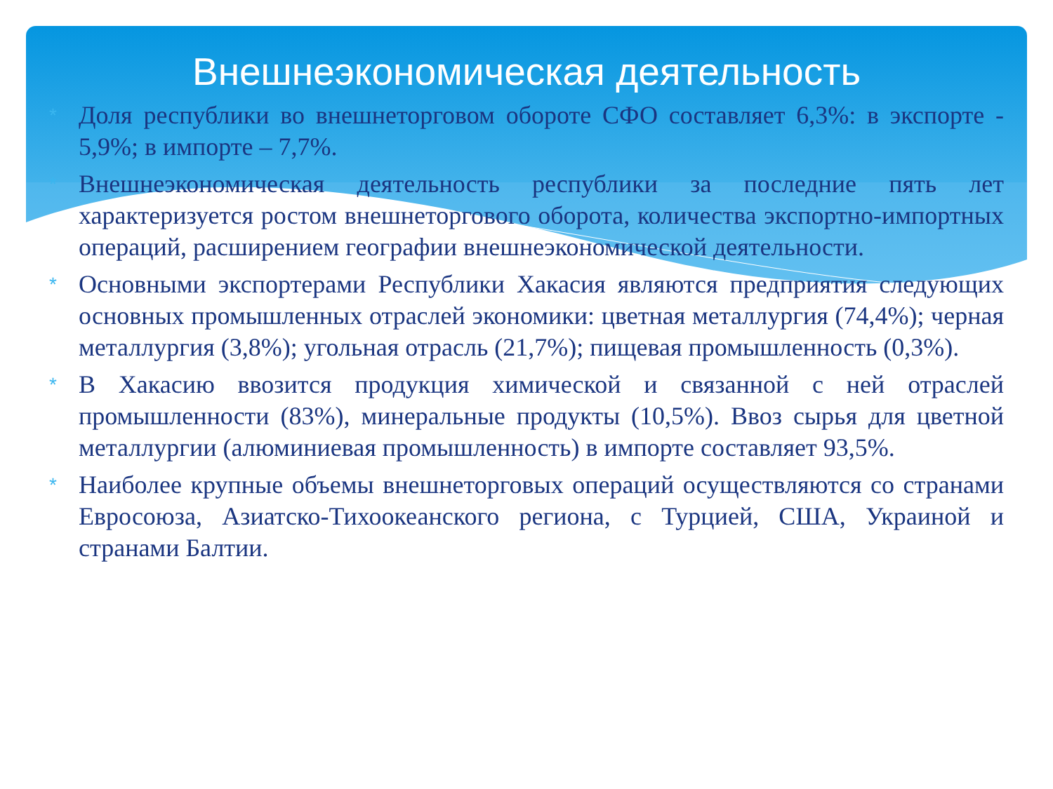Внешнеэкономическая деятельность
* Доля республики во внешнеторговом обороте СФО составляет 6,3%: в экспорте - 5,9%; в импорте – 7,7%.
* Внешнеэкономическая деятельность республики за последние пять лет характеризуется ростом внешнеторгового оборота, количества экспортно-импортных операций, расширением географии внешнеэкономической деятельности.
* Основными экспортерами Республики Хакасия являются предприятия следующих основных промышленных отраслей экономики: цветная металлургия (74,4%); черная металлургия (3,8%); угольная отрасль (21,7%); пищевая промышленность (0,3%).
* В Хакасию ввозится продукция химической и связанной с ней отраслей промышленности (83%), минеральные продукты (10,5%). Ввоз сырья для цветной металлургии (алюминиевая промышленность) в импорте составляет 93,5%.
* Наиболее крупные объемы внешнеторговых операций осуществляются со странами Евросоюза, Азиатско-Тихоокеанского региона, с Турцией, США, Украиной и странами Балтии.